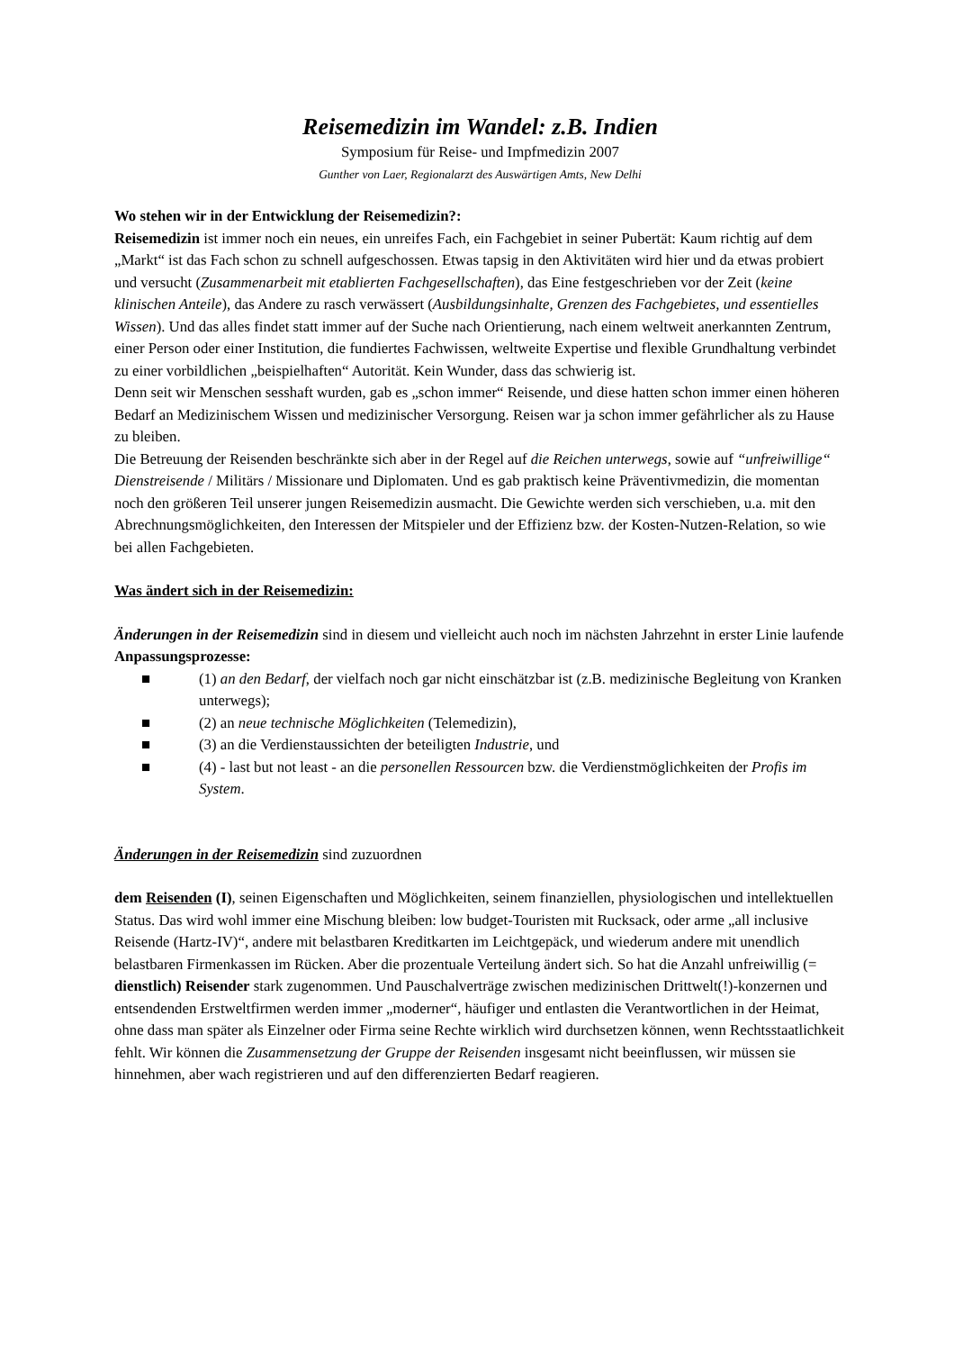Reisemedizin im Wandel: z.B. Indien
Symposium für Reise- und Impfmedizin 2007
Gunther von Laer, Regionalarzt des Auswärtigen Amts, New Delhi
Wo stehen wir in der Entwicklung der Reisemedizin?:
Reisemedizin ist immer noch ein neues, ein unreifes Fach, ein Fachgebiet in seiner Pubertät: Kaum richtig auf dem „Markt“ ist das Fach schon zu schnell aufgeschossen. Etwas tapsig in den Aktivitäten wird hier und da etwas probiert und versucht (Zusammenarbeit mit etablierten Fachgesellschaften), das Eine festgeschrieben vor der Zeit (keine klinischen Anteile), das Andere zu rasch verwässert (Ausbildungsinhalte, Grenzen des Fachgebietes, und essentielles Wissen). Und das alles findet statt immer auf der Suche nach Orientierung, nach einem weltweit anerkannten Zentrum, einer Person oder einer Institution, die fundiertes Fachwissen, weltweite Expertise und flexible Grundhaltung verbindet zu einer vorbildlichen „beispielhaften“ Autorität. Kein Wunder, dass das schwierig ist.
Denn seit wir Menschen sesshaft wurden, gab es „schon immer“ Reisende, und diese hatten schon immer einen höheren Bedarf an Medizinischem Wissen und medizinischer Versorgung. Reisen war ja schon immer gefährlicher als zu Hause zu bleiben.
Die Betreuung der Reisenden beschränkte sich aber in der Regel auf die Reichen unterwegs, sowie auf “unfreiwillige“ Dienstreisende / Militärs / Missionare und Diplomaten. Und es gab praktisch keine Präventivmedizin, die momentan noch den größeren Teil unserer jungen Reisemedizin ausmacht. Die Gewichte werden sich verschieben, u.a. mit den Abrechnungsmöglichkeiten, den Interessen der Mitspieler und der Effizienz bzw. der Kosten-Nutzen-Relation, so wie bei allen Fachgebieten.
Was ändert sich in der Reisemedizin:
Änderungen in der Reisemedizin sind in diesem und vielleicht auch noch im nächsten Jahrzehnt in erster Linie laufende Anpassungsprozesse:
■ (1) an den Bedarf, der vielfach noch gar nicht einschätzbar ist (z.B. medizinische Begleitung von Kranken unterwegs);
■ (2) an neue technische Möglichkeiten (Telemedizin),
■ (3) an die Verdienstaussichten der beteiligten Industrie, und
■ (4) - last but not least - an die personellen Ressourcen bzw. die Verdienstmöglichkeiten der Profis im System.
Änderungen in der Reisemedizin sind zuzuordnen
dem Reisenden (I), seinen Eigenschaften und Möglichkeiten, seinem finanziellen, physiologischen und intellektuellen Status. Das wird wohl immer eine Mischung bleiben: low budget-Touristen mit Rucksack, oder arme „all inclusive Reisende (Hartz-IV)“, andere mit belastbaren Kreditkarten im Leichtgepäck, und wiederum andere mit unendlich belastbaren Firmenkassen im Rücken. Aber die prozentuale Verteilung ändert sich. So hat die Anzahl unfreiwillig (= dienstlich) Reisender stark zugenommen. Und Pauschalverträge zwischen medizinischen Drittwelt(!)-konzernen und entsendenden Erstweltfirmen werden immer „moderner“, häufiger und entlasten die Verantwortlichen in der Heimat, ohne dass man später als Einzelner oder Firma seine Rechte wirklich wird durchsetzen können, wenn Rechtsstaatlichkeit fehlt. Wir können die Zusammensetzung der Gruppe der Reisenden insgesamt nicht beeinflussen, wir müssen sie hinnehmen, aber wach registrieren und auf den differenzierten Bedarf reagieren.